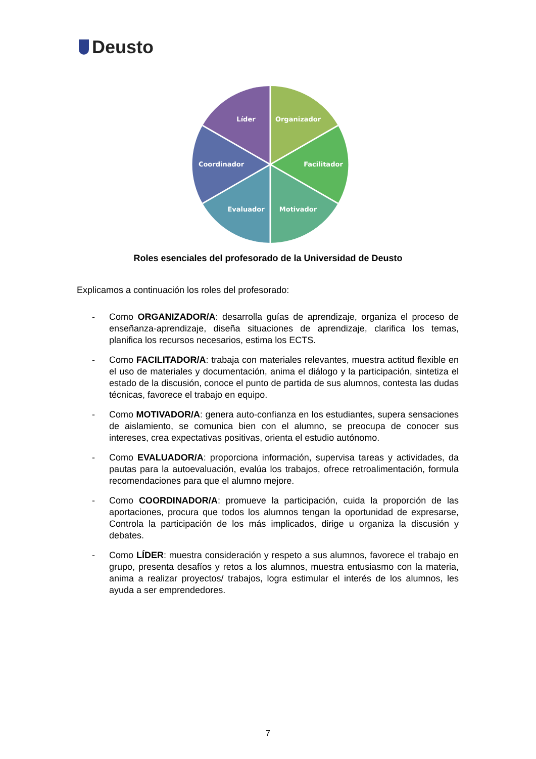Deusto
Líder
Organizador
Coordinador
Facilitador
Evaluador
Motivador
Roles esenciales del profesorado de la Universidad de Deusto
Explicamos a continuación los roles del profesorado:
- Como ORGANIZADOR/A: desarrolla guías de aprendizaje, organiza el proceso de enseñanza-aprendizaje, diseña situaciones de aprendizaje, clarifica los temas, planifica los recursos necesarios, estima los ECTS.
- Como FACILITADOR/A: trabaja con materiales relevantes, muestra actitud flexible en el uso de materiales y documentación, anima el diálogo y la participación, sintetiza el estado de la discusión, conoce el punto de partida de sus alumnos, contesta las dudas técnicas, favorece el trabajo en equipo.
- Como MOTIVADOR/A: genera auto-confianza en los estudiantes, supera sensaciones de aislamiento, se comunica bien con el alumno, se preocupa de conocer sus intereses, crea expectativas positivas, orienta el estudio autónomo.
- Como EVALUADOR/A: proporciona información, supervisa tareas y actividades, da pautas para la autoevaluación, evalúa los trabajos, ofrece retroalimentación, formula recomendaciones para que el alumno mejore.
- Como COORDINADOR/A: promueve la participación, cuida la proporción de las aportaciones, procura que todos los alumnos tengan la oportunidad de expresarse, Controla la participación de los más implicados, dirige u organiza la discusión y debates.
- Como LÍDER: muestra consideración y respeto a sus alumnos, favorece el trabajo en grupo, presenta desafíos y retos a los alumnos, muestra entusiasmo con la materia, anima a realizar proyectos/ trabajos, logra estimular el interés de los alumnos, les ayuda a ser emprendedores.
7